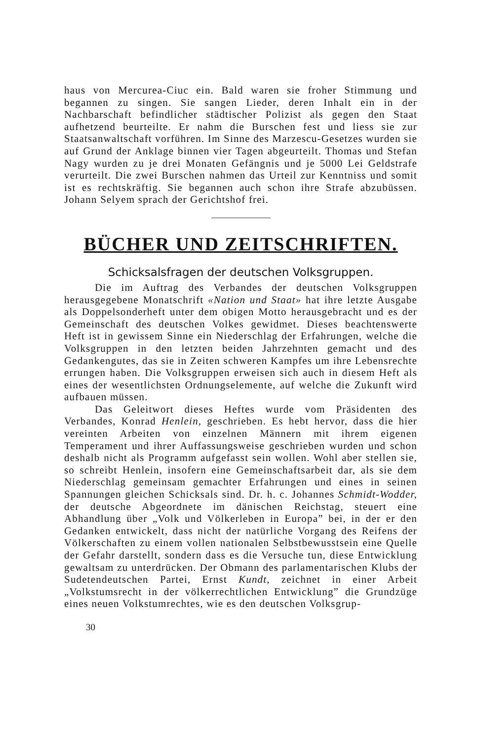haus von Mercurea-Ciuc ein. Bald waren sie froher Stimmung und begannen zu singen. Sie sangen Lieder, deren Inhalt ein in der Nachbarschaft befindlicher städtischer Polizist als gegen den Staat aufhetzend beurteilte. Er nahm die Burschen fest und liess sie zur Staatsanwaltschaft vorführen. Im Sinne des Marzescu-Gesetzes wurden sie auf Grund der Anklage binnen vier Tagen abgeurteilt. Thomas und Stefan Nagy wurden zu je drei Monaten Gefängnis und je 5000 Lei Geldstrafe verurteilt. Die zwei Burschen nahmen das Urteil zur Kenntniss und somit ist es rechtskräftig. Sie begannen auch schon ihre Strafe abzubüssen. Johann Selyem sprach der Gerichtshof frei.
BÜCHER UND ZEITSCHRIFTEN.
Schicksalsfragen der deutschen Volksgruppen.
Die im Auftrag des Verbandes der deutschen Volksgruppen herausgegebene Monatschrift «Nation und Staat» hat ihre letzte Ausgabe als Doppelsonderheft unter dem obigen Motto herausgebracht und es der Gemeinschaft des deutschen Volkes gewidmet. Dieses beachtenswerte Heft ist in gewissem Sinne ein Niederschlag der Erfahrungen, welche die Volksgruppen in den letzten beiden Jahrzehnten gemacht und des Gedankengutes, das sie in Zeiten schweren Kampfes um ihre Lebensrechte errungen haben. Die Volksgruppen erweisen sich auch in diesem Heft als eines der wesentlichsten Ordnungselemente, auf welche die Zukunft wird aufbauen müssen.
Das Geleitwort dieses Heftes wurde vom Präsidenten des Verbandes, Konrad Henlein, geschrieben. Es hebt hervor, dass die hier vereinten Arbeiten von einzelnen Männern mit ihrem eigenen Temperament und ihrer Auffassungsweise geschrieben wurden und schon deshalb nicht als Programm aufgefasst sein wollen. Wohl aber stellen sie, so schreibt Henlein, insofern eine Gemeinschaftsarbeit dar, als sie dem Niederschlag gemeinsam gemachter Erfahrungen und eines in seinen Spannungen gleichen Schicksals sind. Dr. h. c. Johannes Schmidt-Wodder, der deutsche Abgeordnete im dänischen Reichstag, steuert eine Abhandlung über „Volk und Völkerleben in Europa” bei, in der er den Gedanken entwickelt, dass nicht der natürliche Vorgang des Reifens der Völkerschaften zu einem vollen nationalen Selbstbewusstsein eine Quelle der Gefahr darstellt, sondern dass es die Versuche tun, diese Entwicklung gewaltsam zu unterdrücken. Der Obmann des parlamentarischen Klubs der Sudetendeutschen Partei, Ernst Kundt, zeichnet in einer Arbeit „Volkstumsrecht in der völkerrechtlichen Entwicklung” die Grundzüge eines neuen Volkstumrechtes, wie es den deutschen Volksgrup-
30